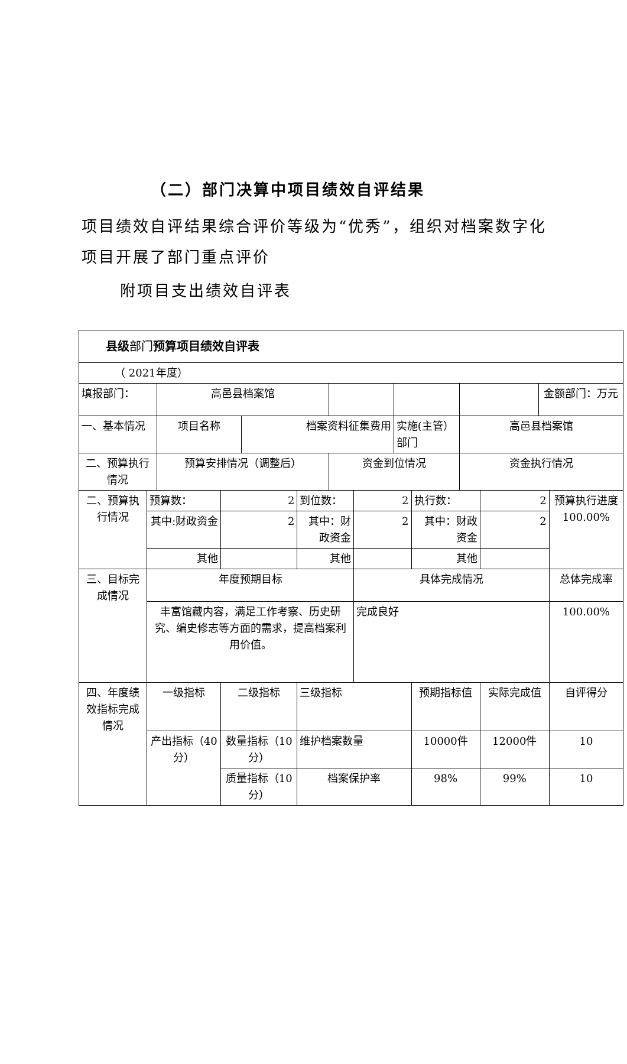（二）部门决算中项目绩效自评结果
项目绩效自评结果综合评价等级为“优秀”，组织对档案数字化项目开展了部门重点评价
附项目支出绩效自评表
| 县级 部门 预算项目绩效自评表 | | | | | | |
| （ 2021年度） | | | | | | |
| 填报部门： | 高邑县档案馆 | | | | | 金额部门：万元 |
| 一、基本情况 | 项目名称 | 档案资料征集费用 | | 实施(主管）部门 | 高邑县档案馆 | |
| 二、预算执行情况 | 预算安排情况（调整后） | | 资金到位情况 | | 资金执行情况 | |
| 二、预算执行情况 | 预算数： | 2 | 到位数： | 2 | 执行数： | 2 | 预算执行进度 100.00% |
| | 其中:财政资金 | 2 | 其中：财政资金 | 2 | 其中：财政资金 | 2 | |
| | 其他 | | 其他 | | 其他 | | |
| 三、目标完成情况 | 年度预期目标 | | | 具体完成情况 | | | 总体完成率 |
| | 丰富馆藏内容，满足工作考察、历史研究、编史修志等方面的需求，提高档案利用价值。 | | | 完成良好 | | | 100.00% |
| 四、年度绩效指标完成情况 | 一级指标 | 二级指标 | 三级指标 | | 预期指标值 | 实际完成值 | 自评得分 |
| | 产出指标（40分） | 数量指标（10分） | 维护档案数量 | | 10000件 | 12000件 | 10 |
| | | 质量指标（10分） | 档案保护率 | | 98% | 99% | 10 |